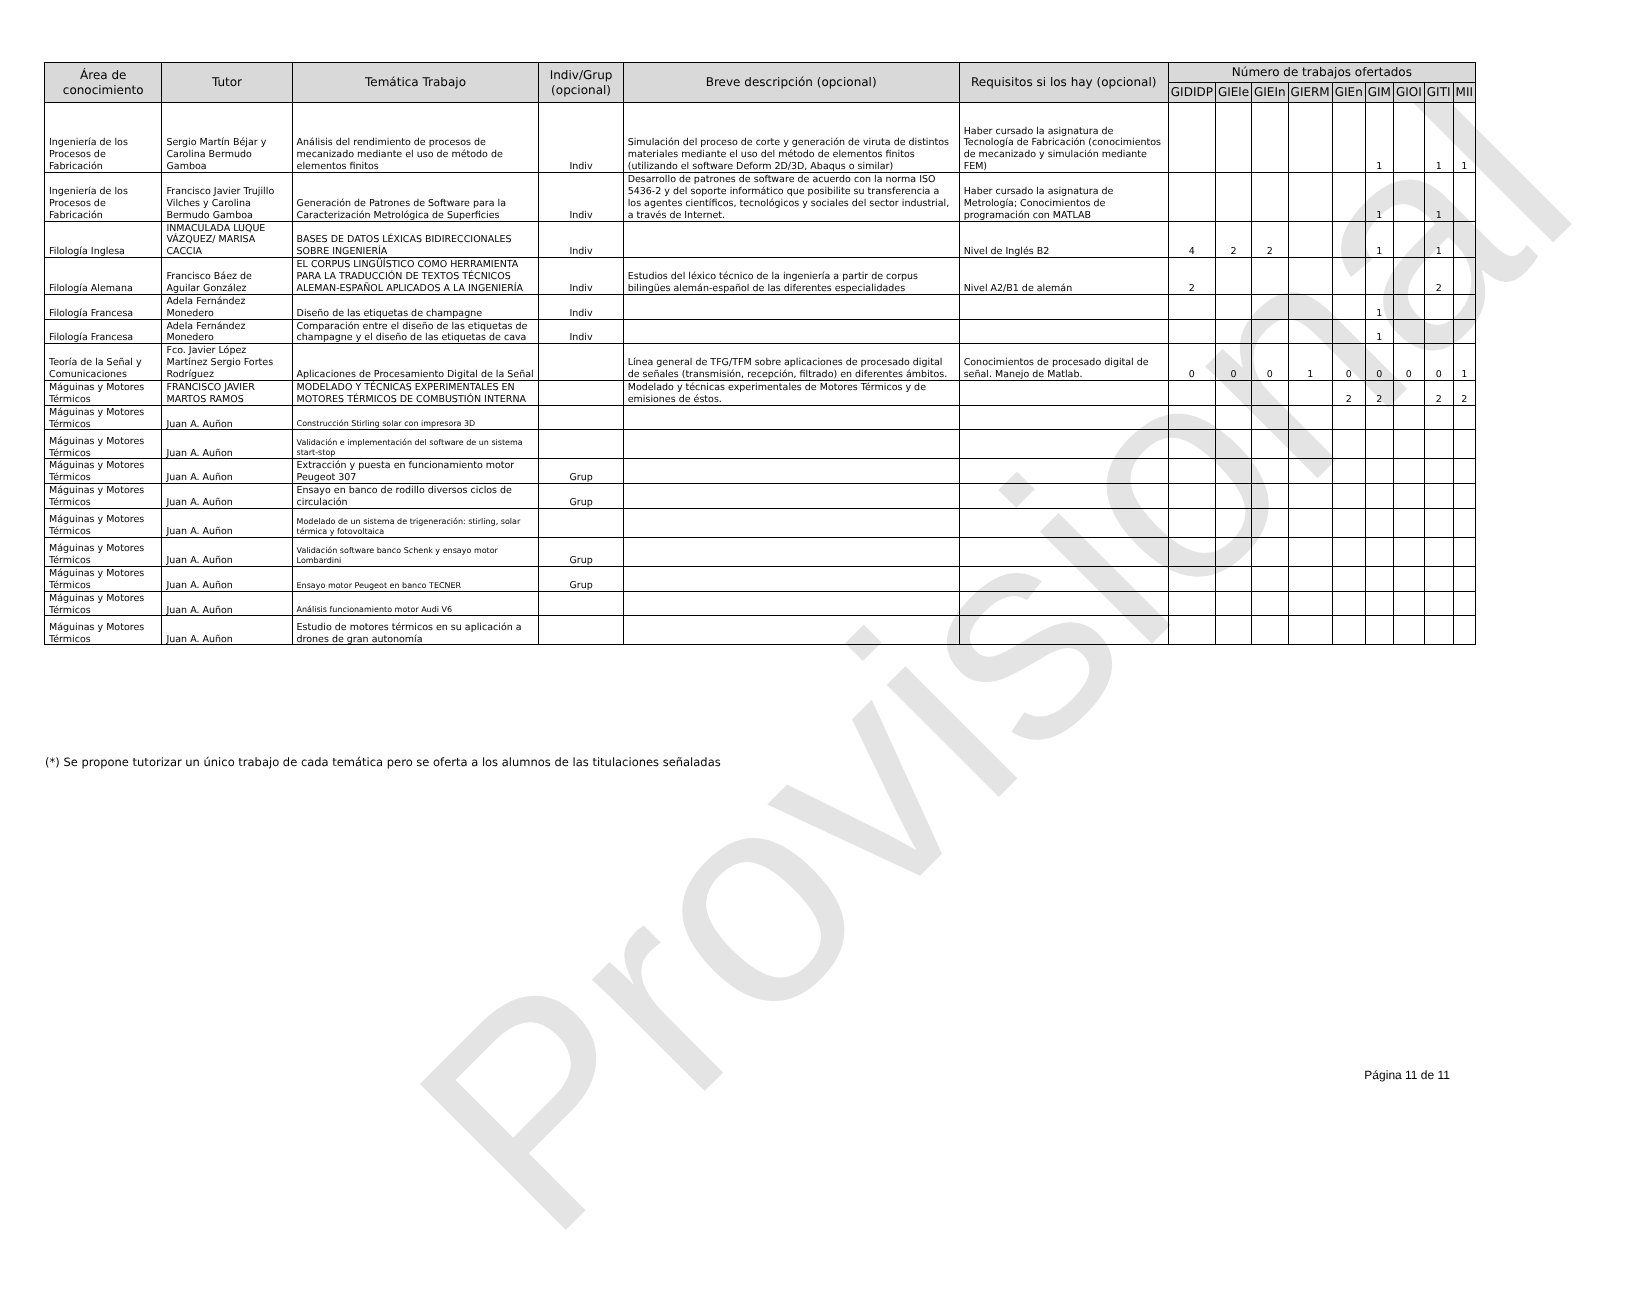Provisional
| Área de conocimiento | Tutor | Temática Trabajo | Indiv/Grup (opcional) | Breve descripción (opcional) | Requisitos si los hay (opcional) | Número de trabajos ofertados | | | | | | | | |
| --- | --- | --- | --- | --- | --- | --- | --- | --- | --- | --- | --- | --- | --- | --- |
| | | | | | | GIDIDP | GIEle | GIEIn | GIERM | GIEn | GIM | GIOI | GITI | MII |
| Ingeniería de los Procesos de Fabricación | Sergio Martín Béjar y Carolina Bermudo Gamboa | Análisis del rendimiento de procesos de mecanizado mediante el uso de método de elementos finitos | Indiv | Simulación del proceso de corte y generación de viruta de distintos materiales mediante el uso del método de elementos finitos (utilizando el software Deform 2D/3D, Abaqus o similar) | Haber cursado la asignatura de Tecnología de Fabricación (conocimientos de mecanizado y simulación mediante FEM) | | | | | | 1 | | 1 | 1 |
| Ingeniería de los Procesos de Fabricación | Francisco Javier Trujillo Vilches y Carolina Bermudo Gamboa | Generación de Patrones de Software para la Caracterización Metrológica de Superficies | Indiv | Desarrollo de patrones de software de acuerdo con la norma ISO 5436-2 y del soporte informático que posibilite su transferencia a los agentes científicos, tecnológicos y sociales del sector industrial, a través de Internet. | Haber cursado la asignatura de Metrología; Conocimientos de programación con MATLAB | | | | | | 1 | | 1 | |
| Filología Inglesa | INMACULADA LUQUE VÁZQUEZ/ MARISA CACCIA | BASES DE DATOS LÉXICAS BIDIRECCIONALES SOBRE INGENIERÍA | Indiv | | Nivel de Inglés B2 | 4 | 2 | 2 | | | 1 | | 1 | |
| Filología Alemana | Francisco Báez de Aguilar González | EL CORPUS LINGÜÍSTICO COMO HERRAMIENTA PARA LA TRADUCCIÓN DE TEXTOS TÉCNICOS ALEMAN-ESPAÑOL APLICADOS A LA INGENIERÍA | Indiv | Estudios del léxico técnico de la ingeniería a partir de corpus bilingües alemán-español de las diferentes especialidades | Nivel A2/B1 de alemán | 2 | | | | | | | 2 | |
| Filología Francesa | Adela Fernández Monedero | Diseño de las etiquetas de champagne | Indiv | | | | | | | | 1 | | | |
| Filología Francesa | Adela Fernández Monedero | Comparación entre el diseño de las etiquetas de champagne y el diseño de las etiquetas de cava | Indiv | | | | | | | | 1 | | | |
| Teoría de la Señal y Comunicaciones | Fco. Javier López Martínez Sergio Fortes Rodríguez | Aplicaciones de Procesamiento Digital de la Señal | | Línea general de TFG/TFM sobre aplicaciones de procesado digital de señales (transmisión, recepción, filtrado) en diferentes ámbitos. | Conocimientos de procesado digital de señal. Manejo de Matlab. | 0 | 0 | 0 | 1 | 0 | 0 | 0 | 0 | 1 |
| Máguinas y Motores Térmicos | FRANCISCO JAVIER MARTOS RAMOS | MODELADO Y TÉCNICAS EXPERIMENTALES EN MOTORES TÉRMICOS DE COMBUSTIÓN INTERNA | | Modelado y técnicas experimentales de Motores Térmicos y de emisiones de éstos. | | | | | | 2 | 2 | | 2 | 2 |
| Máguinas y Motores Térmicos | Juan A. Auñon | Construcción Stirling solar con impresora 3D | | | | | | | | | | | | |
| Máguinas y Motores Térmicos | Juan A. Auñon | Validación e implementación del software de un sistema start-stop | | | | | | | | | | | | |
| Máguinas y Motores Térmicos | Juan A. Auñon | Extracción y puesta en funcionamiento motor Peugeot 307 | Grup | | | | | | | | | | | |
| Máguinas y Motores Térmicos | Juan A. Auñon | Ensayo en banco de rodillo diversos ciclos de circulación | Grup | | | | | | | | | | | |
| Máguinas y Motores Térmicos | Juan A. Auñon | Modelado de un sistema de trigeneración: stirling, solar térmica y fotovoltaica | | | | | | | | | | | | |
| Máguinas y Motores Térmicos | Juan A. Auñon | Validación software banco Schenk y ensayo motor Lombardini | Grup | | | | | | | | | | | |
| Máguinas y Motores Térmicos | Juan A. Auñon | Ensayo motor Peugeot en banco TECNER | Grup | | | | | | | | | | | |
| Máguinas y Motores Térmicos | Juan A. Auñon | Análisis funcionamiento motor Audi V6 | | | | | | | | | | | | |
| Máguinas y Motores Térmicos | Juan A. Auñon | Estudio de motores térmicos en su aplicación a drones de gran autonomía | | | | | | | | | | | | |
(*) Se propone tutorizar un único trabajo de cada temática pero se oferta a los alumnos de las titulaciones señaladas
Página 11 de 11